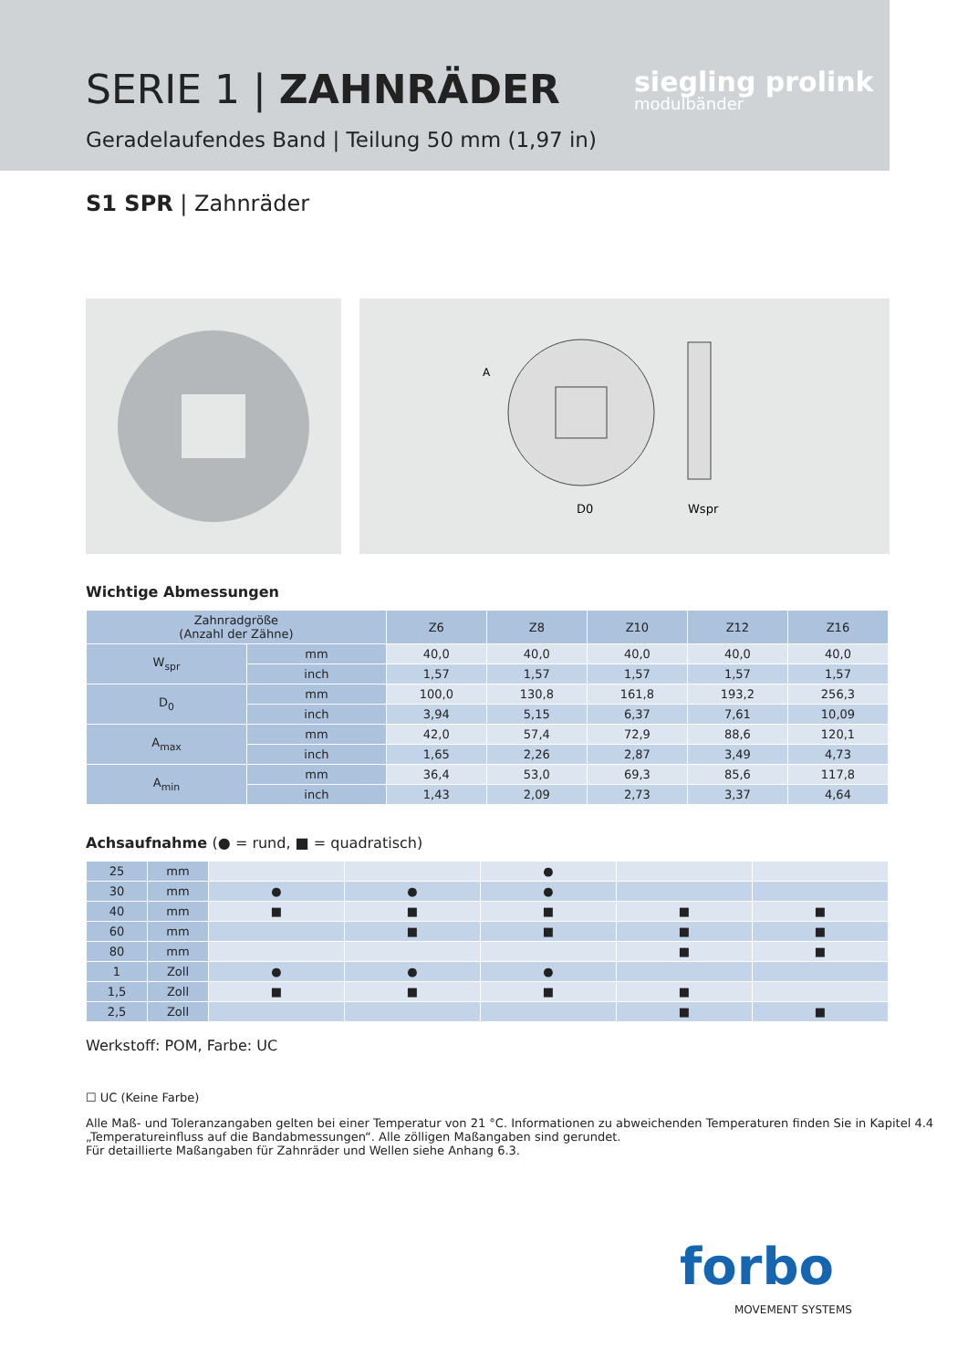SERIE 1 | ZAHNRÄDER
Geradelaufendes Band | Teilung 50 mm (1,97 in)
siegling prolink
modulbänder
S1 SPR | Zahnräder
D0
Wspr
A
Wichtige Abmessungen
| Zahnradgröße (Anzahl der Zähne) | | Z6 | Z8 | Z10 | Z12 | Z16 |
| --- | --- | --- | --- | --- | --- | --- |
| W<sub>spr</sub> | mm | 40,0 | 40,0 | 40,0 | 40,0 | 40,0 |
| | inch | 1,57 | 1,57 | 1,57 | 1,57 | 1,57 |
| D<sub>0</sub> | mm | 100,0 | 130,8 | 161,8 | 193,2 | 256,3 |
| | inch | 3,94 | 5,15 | 6,37 | 7,61 | 10,09 |
| A<sub>max</sub> | mm | 42,0 | 57,4 | 72,9 | 88,6 | 120,1 |
| | inch | 1,65 | 2,26 | 2,87 | 3,49 | 4,73 |
| A<sub>min</sub> | mm | 36,4 | 53,0 | 69,3 | 85,6 | 117,8 |
| | inch | 1,43 | 2,09 | 2,73 | 3,37 | 4,64 |
Achsaufnahme (● = rund, ■ = quadratisch)
| 25 | mm | | | ● | | |
| 30 | mm | ● | ● | ● | | |
| 40 | mm | ■ | ■ | ■ | ■ | ■ |
| 60 | mm | | ■ | ■ | ■ | ■ |
| 80 | mm | | | | ■ | ■ |
| 1 | Zoll | ● | ● | ● | | |
| 1,5 | Zoll | ■ | ■ | ■ | ■ | |
| 2,5 | Zoll | | | | ■ | ■ |
Werkstoff: POM, Farbe: UC
☐ UC (Keine Farbe)
Alle Maß- und Toleranzangaben gelten bei einer Temperatur von 21 °C. Informationen zu abweichenden Temperaturen finden Sie in Kapitel 4.4
„Temperatureinfluss auf die Bandabmessungen“. Alle zölligen Maßangaben sind gerundet.
Für detaillierte Maßangaben für Zahnräder und Wellen siehe Anhang 6.3.
forbo
MOVEMENT SYSTEMS